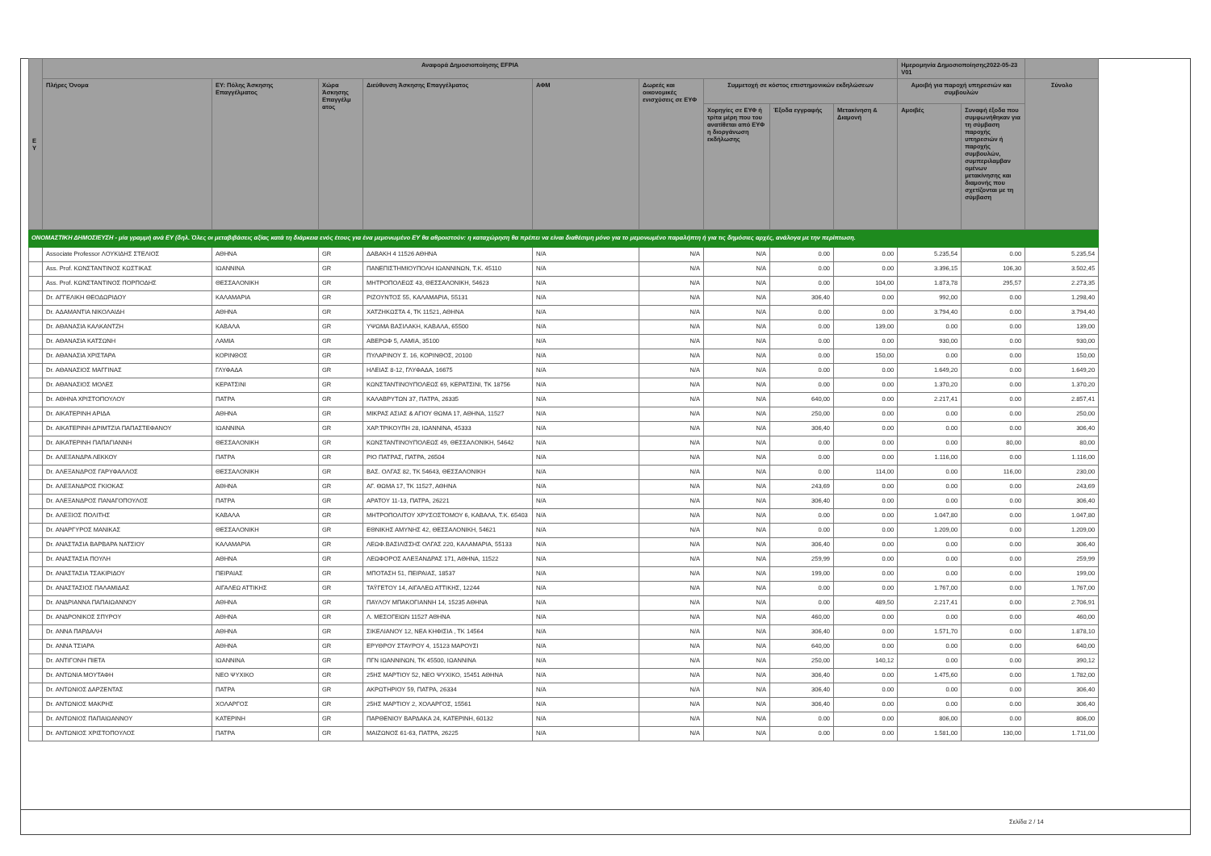| Ε Υ | Αναφορά Δημοσιοποίησης EFPIA | | | | | | | | | Ημερομηνία Δημοσιοποίησης2022-05-23 V01 | | |
| --- | --- | --- | --- | --- | --- | --- | --- | --- | --- | --- | --- | --- |
| | Πλήρες Όνομα | ΕΥ: Πόλης Άσκησης Επαγγέλματος | Χώρα Άσκησης Επαγγέλμ ατος | Διεύθυνση Άσκησης Επαγγέλματος | ΑΦΜ | Δωρεές και οικονομικές ενισχύσεις σε ΕΥΦ | Συμμετοχή σε κόστος επιστημονικών εκδηλώσεων | | | Αμοιβή για παροχή υπηρεσιών και συμβουλών | | Σύνολο |
| | | | | | | | Χορηγίες σε ΕΥΦ ή τρίτα μέρη που του ανατίθεται από ΕΥΦ η διοργάνωση εκδήλωσης | Έξοδα εγγραφής | Μετακίνηση & Διαμονή | Αμοιβές | Συναφή έξοδα που συμφωνήθηκαν για τη σύμβαση παροχής υπηρεσιών ή παροχής συμβουλών, συμπεριλαμβαν ομένων μετακίνησης και διαμονής που σχετίζονται με τη σύμβαση | |
| ΟΝΟΜΑΣΤΙΚΗ ΔΗΜΟΣΙΕΥΣΗ - μία γραμμή ανά ΕΥ (δηλ. Όλες οι μεταβιβάσεις αξίας κατά τη διάρκεια ενός έτους για ένα μεμονωμένο ΕΥ θα αθροιστούν: η καταχώρηση θα πρέπει να είναι διαθέσιμη μόνο για το μεμονωμένο παραλήπτη ή για τις δημόσιες αρχές, ανάλογα με την περίπτωση. | | | | | | | | | | | | |
| | Associate Professor ΛΟΥΚΙΔΗΣ ΣΤΕΛΙΟΣ | ΑΘΗΝΑ | GR | ΔΑΒΑΚΗ 4 11526 ΑΘΗΝΑ | N/A | N/A | N/A | 0.00 | 0.00 | 5.235,54 | 0.00 | 5.235,54 |
| | Ass. Prof. ΚΩΝΣΤΑΝΤΙΝΟΣ ΚΩΣΤΙΚΑΣ | ΙΩΑΝΝΙΝΑ | GR | ΠΑΝΕΠΙΣΤΗΜΙΟΥΠΟΛΗ ΙΩΑΝΝΙΝΩΝ, Τ.Κ. 45110 | N/A | N/A | N/A | 0.00 | 0.00 | 3.396,15 | 106,30 | 3.502,45 |
| | Ass. Prof. ΚΩΝΣΤΑΝΤΙΝΟΣ ΠΟΡΠΟΔΗΣ | ΘΕΣΣΑΛΟΝΙΚΗ | GR | ΜΗΤΡΟΠΟΛΕΩΣ 43, ΘΕΣΣΑΛΟΝΙΚΗ, 54623 | N/A | N/A | N/A | 0.00 | 104,00 | 1.873,78 | 295,57 | 2.273,35 |
| | Dr. ΑΓΓΕΛΙΚΗ ΘΕΟΔΩΡΙΔΟΥ | ΚΑΛΑΜΑΡΙΑ | GR | ΡΙΖΟΥΝΤΟΣ 55, ΚΑΛΑΜΑΡΙΑ, 55131 | N/A | N/A | N/A | 306,40 | 0.00 | 992,00 | 0.00 | 1.298,40 |
| | Dr. ΑΔΑΜΑΝΤΙΑ ΝΙΚΟΛΑΙΔΗ | ΑΘΗΝΑ | GR | ΧΑΤΖΗΚΩΣΤΑ 4, ΤΚ 11521, ΑΘΗΝΑ | N/A | N/A | N/A | 0.00 | 0.00 | 3.794,40 | 0.00 | 3.794,40 |
| | Dr. ΑΘΑΝΑΣΙΑ ΚΑΛΚΑΝΤΖΗ | ΚΑΒΑΛΑ | GR | ΥΨΩΜΑ ΒΑΣΙΛΑΚΗ, ΚΑΒΑΛΑ, 65500 | N/A | N/A | N/A | 0.00 | 139,00 | 0.00 | 0.00 | 139,00 |
| | Dr. ΑΘΑΝΑΣΙΑ ΚΑΤΣΩΝΗ | ΛΑΜΙΑ | GR | ΑΒΕΡΩΦ 5, ΛΑΜΙΑ, 35100 | N/A | N/A | N/A | 0.00 | 0.00 | 930,00 | 0.00 | 930,00 |
| | Dr. ΑΘΑΝΑΣΙΑ ΧΡΙΣΤΑΡΑ | ΚΟΡΙΝΘΟΣ | GR | ΠΥΛΑΡΙΝΟΥ Σ. 16, ΚΟΡΙΝΘΟΣ, 20100 | N/A | N/A | N/A | 0.00 | 150,00 | 0.00 | 0.00 | 150,00 |
| | Dr. ΑΘΑΝΑΣΙΟΣ ΜΑΓΓΙΝΑΣ | ΓΛΥΦΑΔΑ | GR | ΗΛΕΙΑΣ 8-12, ΓΛΥΦΑΔΑ, 16675 | N/A | N/A | N/A | 0.00 | 0.00 | 1.649,20 | 0.00 | 1.649,20 |
| | Dr. ΑΘΑΝΑΣΙΟΣ ΜΟΛΕΣ | ΚΕΡΑΤΣΙΝΙ | GR | ΚΩΝΣΤΑΝΤΙΝΟΥΠΟΛΕΩΣ 69, ΚΕΡΑΤΣΙΝΙ, ΤΚ 18756 | N/A | N/A | N/A | 0.00 | 0.00 | 1.370,20 | 0.00 | 1.370,20 |
| | Dr. ΑΘΗΝΑ ΧΡΙΣΤΟΠΟΥΛΟΥ | ΠΑΤΡΑ | GR | ΚΑΛΑΒΡΥΤΩΝ 37, ΠΑΤΡΑ, 26335 | N/A | N/A | N/A | 640,00 | 0.00 | 2.217,41 | 0.00 | 2.857,41 |
| | Dr. ΑΙΚΑΤΕΡΙΝΗ ΑΡΙΔΑ | ΑΘΗΝΑ | GR | ΜΙΚΡΑΣ ΑΣΙΑΣ & ΑΓΙΟΥ ΘΩΜΑ 17, ΑΘΗΝΑ, 11527 | N/A | N/A | N/A | 250,00 | 0.00 | 0.00 | 0.00 | 250,00 |
| | Dr. ΑΙΚΑΤΕΡΙΝΗ ΔΡΙΜΤΖΙΑ ΠΑΠΑΣΤΕΦΑΝΟΥ | ΙΩΑΝΝΙΝΑ | GR | ΧΑΡ.ΤΡΙΚΟΥΠΗ 28, ΙΩΑΝΝΙΝΑ, 45333 | N/A | N/A | N/A | 306,40 | 0.00 | 0.00 | 0.00 | 306,40 |
| | Dr. ΑΙΚΑΤΕΡΙΝΗ ΠΑΠΑΓΙΑΝΝΗ | ΘΕΣΣΑΛΟΝΙΚΗ | GR | ΚΩΝΣΤΑΝΤΙΝΟΥΠΟΛΕΩΣ 49, ΘΕΣΣΑΛΟΝΙΚΗ, 54642 | N/A | N/A | N/A | 0.00 | 0.00 | 0.00 | 80,00 | 80,00 |
| | Dr. ΑΛΕΞΑΝΔΡΑ ΛΕΚΚΟΥ | ΠΑΤΡΑ | GR | ΡΙΟ ΠΑΤΡΑΣ, ΠΑΤΡΑ, 26504 | N/A | N/A | N/A | 0.00 | 0.00 | 1.116,00 | 0.00 | 1.116,00 |
| | Dr. ΑΛΕΞΑΝΔΡΟΣ ΓΑΡΥΦΑΛΛΟΣ | ΘΕΣΣΑΛΟΝΙΚΗ | GR | ΒΑΣ. ΟΛΓΑΣ 82, ΤΚ 54643, ΘΕΣΣΑΛΟΝΙΚΗ | N/A | N/A | N/A | 0.00 | 114,00 | 0.00 | 116,00 | 230,00 |
| | Dr. ΑΛΕΞΑΝΔΡΟΣ ΓΚΙΟΚΑΣ | ΑΘΗΝΑ | GR | ΑΓ. ΘΩΜΑ 17, ΤΚ 11527, ΑΘΗΝΑ | N/A | N/A | N/A | 243,69 | 0.00 | 0.00 | 0.00 | 243,69 |
| | Dr. ΑΛΕΞΑΝΔΡΟΣ ΠΑΝΑΓΟΠΟΥΛΟΣ | ΠΑΤΡΑ | GR | ΑΡΑΤΟΥ 11-13, ΠΑΤΡΑ, 26221 | N/A | N/A | N/A | 306,40 | 0.00 | 0.00 | 0.00 | 306,40 |
| | Dr. ΑΛΕΞΙΟΣ ΠΟΛΙΤΗΣ | ΚΑΒΑΛΑ | GR | ΜΗΤΡΟΠΟΛΙΤΟΥ ΧΡΥΣΟΣΤΟΜΟΥ 6, ΚΑΒΑΛΑ, Τ.Κ. 65403 | N/A | N/A | N/A | 0.00 | 0.00 | 1.047,80 | 0.00 | 1.047,80 |
| | Dr. ΑΝΑΡΓΥΡΟΣ ΜΑΝΙΚΑΣ | ΘΕΣΣΑΛΟΝΙΚΗ | GR | ΕΘΝΙΚΗΣ ΑΜΥΝΗΣ 42, ΘΕΣΣΑΛΟΝΙΚΗ, 54621 | N/A | N/A | N/A | 0.00 | 0.00 | 1.209,00 | 0.00 | 1.209,00 |
| | Dr. ΑΝΑΣΤΑΣΙΑ ΒΑΡΒΑΡΑ ΝΑΤΣΙΟΥ | ΚΑΛΑΜΑΡΙΑ | GR | ΛΕΩΦ.ΒΑΣΙΛΙΣΣΗΣ ΟΛΓΑΣ 220, ΚΑΛΑΜΑΡΙΑ, 55133 | N/A | N/A | N/A | 306,40 | 0.00 | 0.00 | 0.00 | 306,40 |
| | Dr. ΑΝΑΣΤΑΣΙΑ ΠΟΥΛΗ | ΑΘΗΝΑ | GR | ΛΕΩΦΟΡΟΣ ΑΛΕΞΑΝΔΡΑΣ 171, ΑΘΗΝΑ, 11522 | N/A | N/A | N/A | 259,99 | 0.00 | 0.00 | 0.00 | 259,99 |
| | Dr. ΑΝΑΣΤΑΣΙΑ ΤΣΑΚΙΡΙΔΟΥ | ΠΕΙΡΑΙΑΣ | GR | ΜΠΟΤΑΣΗ 51, ΠΕΙΡΑΙΑΣ, 18537 | N/A | N/A | N/A | 199,00 | 0.00 | 0.00 | 0.00 | 199,00 |
| | Dr. ΑΝΑΣΤΑΣΙΟΣ ΠΑΛΑΜΙΔΑΣ | ΑΙΓΑΛΕΩ ΑΤΤΙΚΗΣ | GR | ΤΑΫΓΕΤΟΥ 14, ΑΙΓΑΛΕΩ ΑΤΤΙΚΗΣ, 12244 | N/A | N/A | N/A | 0.00 | 0.00 | 1.767,00 | 0.00 | 1.767,00 |
| | Dr. ΑΝΔΡΙΑΝΝΑ ΠΑΠΑΙΩΑΝΝΟΥ | ΑΘΗΝΑ | GR | ΠΑΥΛΟΥ ΜΠΑΚΟΓΙΑΝΝΗ 14, 15235 ΑΘΗΝΑ | N/A | N/A | N/A | 0.00 | 489,50 | 2.217,41 | 0.00 | 2.706,91 |
| | Dr. ΑΝΔΡΟΝΙΚΟΣ ΣΠΥΡΟΥ | ΑΘΗΝΑ | GR | Λ. ΜΕΣΟΓΕΙΩΝ 11527 ΑΘΗΝΑ | N/A | N/A | N/A | 460,00 | 0.00 | 0.00 | 0.00 | 460,00 |
| | Dr. ΑΝΝΑ ΠΑΡΔΑΛΗ | ΑΘΗΝΑ | GR | ΣΙΚΕΛΙΑΝΟΥ 12, ΝΕΑ ΚΗΦΙΣΙΑ , ΤΚ 14564 | N/A | N/A | N/A | 306,40 | 0.00 | 1.571,70 | 0.00 | 1.878,10 |
| | Dr. ΑΝΝΑ ΤΣΙΑΡΑ | ΑΘΗΝΑ | GR | ΕΡΥΘΡΟΥ ΣΤΑΥΡΟΥ 4, 15123 ΜΑΡΟΥΣΙ | N/A | N/A | N/A | 640,00 | 0.00 | 0.00 | 0.00 | 640,00 |
| | Dr. ΑΝΤΙΓΟΝΗ ΠΙΕΤΑ | ΙΩΑΝΝΙΝΑ | GR | ΠΓΝ ΙΩΑΝΝΙΝΩΝ, ΤΚ 45500, ΙΩΑΝΝΙΝΑ | N/A | N/A | N/A | 250,00 | 140,12 | 0.00 | 0.00 | 390,12 |
| | Dr. ΑΝΤΩΝΙΑ ΜΟΥΤΑΦΗ | ΝΕΟ ΨΥΧΙΚΟ | GR | 25ΗΣ ΜΑΡΤΙΟΥ 52, ΝΕΟ ΨΥΧΙΚΟ, 15451 ΑΘΗΝΑ | N/A | N/A | N/A | 306,40 | 0.00 | 1.475,60 | 0.00 | 1.782,00 |
| | Dr. ΑΝΤΩΝΙΟΣ ΔΑΡΖΕΝΤΑΣ | ΠΑΤΡΑ | GR | ΑΚΡΩΤΗΡΙΟΥ 59, ΠΑΤΡΑ, 26334 | N/A | N/A | N/A | 306,40 | 0.00 | 0.00 | 0.00 | 306,40 |
| | Dr. ΑΝΤΩΝΙΟΣ ΜΑΚΡΗΣ | ΧΟΛΑΡΓΟΣ | GR | 25ΗΣ ΜΑΡΤΙΟΥ 2, ΧΟΛΑΡΓΟΣ, 15561 | N/A | N/A | N/A | 306,40 | 0.00 | 0.00 | 0.00 | 306,40 |
| | Dr. ΑΝΤΩΝΙΟΣ ΠΑΠΑΙΩΑΝΝΟΥ | ΚΑΤΕΡΙΝΗ | GR | ΠΑΡΘΕΝΙΟΥ ΒΑΡΔΑΚΑ 24, ΚΑΤΕΡΙΝΗ, 60132 | N/A | N/A | N/A | 0.00 | 0.00 | 806,00 | 0.00 | 806,00 |
| | Dr. ΑΝΤΩΝΙΟΣ ΧΡΙΣΤΟΠΟΥΛΟΣ | ΠΑΤΡΑ | GR | ΜΑΙΖΩΝΟΣ 61-63, ΠΑΤΡΑ, 26225 | N/A | N/A | N/A | 0.00 | 0.00 | 1.581,00 | 130,00 | 1.711,00 |
Σελίδα 2 / 14